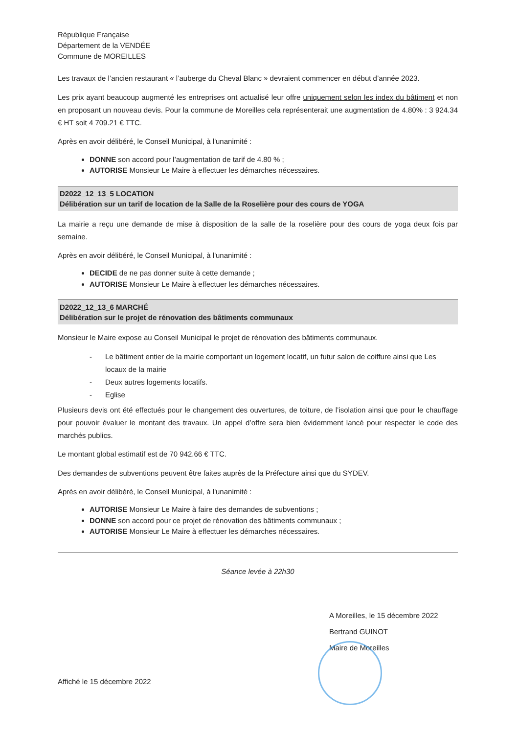République Française
Département de la VENDÉE
Commune de MOREILLES
Les travaux de l’ancien restaurant « l’auberge du Cheval Blanc » devraient commencer en début d’année 2023.
Les prix ayant beaucoup augmenté les entreprises ont actualisé leur offre uniquement selon les index du bâtiment et non en proposant un nouveau devis. Pour la commune de Moreilles cela représenterait une augmentation de 4.80% : 3 924.34 € HT soit 4 709.21 € TTC.
Après en avoir délibéré, le Conseil Municipal, à l'unanimité :
DONNE son accord pour l’augmentation de tarif de 4.80 % ;
AUTORISE Monsieur Le Maire à effectuer les démarches nécessaires.
D2022_12_13_5 LOCATION
Délibération sur un tarif de location de la Salle de la Roselière pour des cours de YOGA
La mairie a reçu une demande de mise à disposition de la salle de la roselière pour des cours de yoga deux fois par semaine.
Après en avoir délibéré, le Conseil Municipal, à l'unanimité :
DECIDE de ne pas donner suite à cette demande ;
AUTORISE Monsieur Le Maire à effectuer les démarches nécessaires.
D2022_12_13_6 MARCHÉ
Délibération sur le projet de rénovation des bâtiments communaux
Monsieur le Maire expose au Conseil Municipal le projet de rénovation des bâtiments communaux.
- Le bâtiment entier de la mairie comportant un logement locatif, un futur salon de coiffure ainsi que Les locaux de la mairie
- Deux autres logements locatifs.
- Eglise
Plusieurs devis ont été effectués pour le changement des ouvertures, de toiture, de l’isolation ainsi que pour le chauffage pour pouvoir évaluer le montant des travaux. Un appel d’offre sera bien évidemment lancé pour respecter le code des marchés publics.
Le montant global estimatif est de 70 942.66 € TTC.
Des demandes de subventions peuvent être faites auprès de la Préfecture ainsi que du SYDEV.
Après en avoir délibéré, le Conseil Municipal, à l'unanimité :
AUTORISE Monsieur Le Maire à faire des demandes de subventions ;
DONNE son accord pour ce projet de rénovation des bâtiments communaux ;
AUTORISE Monsieur Le Maire à effectuer les démarches nécessaires.
Séance levée à 22h30
A Moreilles, le 15 décembre 2022
Bertrand GUINOT
Maire de Moreilles
Affiché le 15 décembre 2022